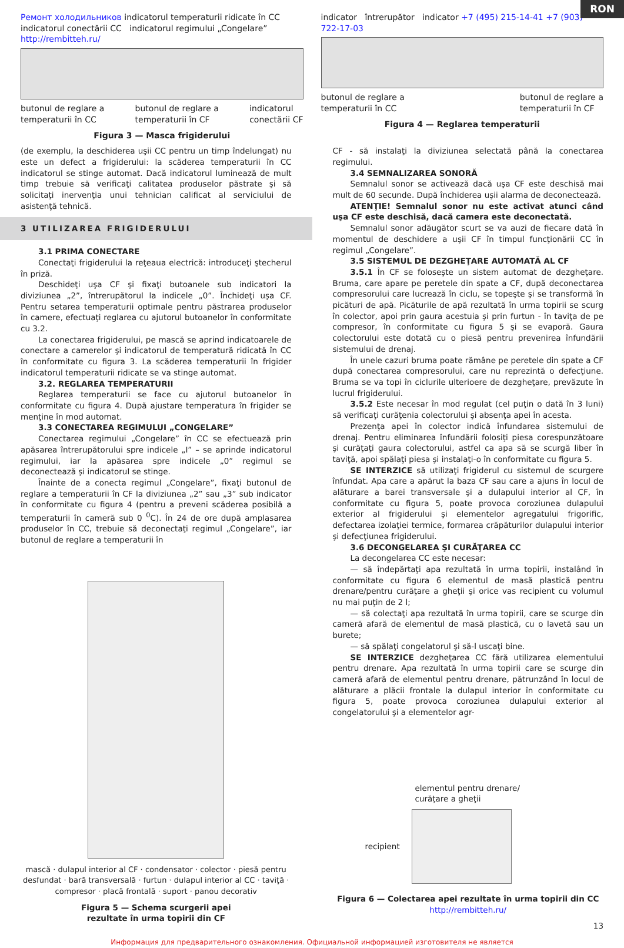RON
Ремонт холодильников indicatorul temperaturii ridicate în CC indicatorul conectării CC indicatorul regimului „Congelare” http://rembitteh.ru/
butonul de reglare a
temperaturii în CC butonul de reglare a
temperaturii în CF indicatorul
conectării CF
Figura 3 — Masca frigiderului
indicator întrerupător indicator +7 (495) 215-14-41 +7 (903) 722-17-03
butonul de reglare a
temperaturii în CC butonul de reglare a
temperaturii în CF
Figura 4 — Reglarea temperaturii
(de exemplu, la deschiderea uşii CC pentru un timp îndelungat) nu este un defect a frigiderului: la scăderea temperaturii în CC indicatorul se stinge automat. Dacă indicatorul luminează de mult timp trebuie să verificaţi calitatea produselor păstrate şi să solicitaţi inervenţia unui tehnician calificat al serviciului de asistenţă tehnică.
3 UTILIZAREA FRIGIDERULUI
3.1 PRIMA CONECTARE
Conectaţi frigiderului la reţeaua electrică: introduceţi ştecherul în priză.
Deschideţi uşa CF şi fixaţi butoanele sub indicatori la diviziunea „2”, întrerupătorul la indicele „0”. Închideţi uşa CF. Pentru setarea temperaturii optimale pentru păstrarea produselor în camere, efectuaţi reglarea cu ajutorul butoanelor în conformitate cu 3.2.
La conectarea frigiderului, pe mască se aprind indicatoarele de conectare a camerelor şi indicatorul de temperatură ridicată în CC în conformitate cu figura 3. La scăderea temperaturii în frigider indicatorul temperaturii ridicate se va stinge automat.
3.2. REGLAREA TEMPERATURII
Reglarea temperaturii se face cu ajutorul butoanelor în conformitate cu figura 4. După ajustare temperatura în frigider se menţine în mod automat.
3.3 CONECTAREA REGIMULUI „CONGELARE”
Conectarea regimului „Congelare” în CC se efectuează prin apăsarea întrerupătorului spre indicele „I” – se aprinde indicatorul regimului, iar la apăsarea spre indicele „0” regimul se deconectează şi indicatorul se stinge.
Înainte de a conecta regimul „Congelare”, fixaţi butonul de reglare a temperaturii în CF la diviziunea „2” sau „3” sub indicator în conformitate cu figura 4 (pentru a preveni scăderea posibilă a temperaturii în cameră sub 0 <sup>0</sup>C). În 24 de ore după amplasarea produselor în CC, trebuie să deconectaţi regimul „Congelare”, iar butonul de reglare a temperaturii în
mască · dulapul interior al CF · condensator · colector · piesă pentru desfundat · bară transversală · furtun · dulapul interior al CC · taviţă · compresor · placă frontală · suport · panou decorativ
Figura 5 — Schema scurgerii apei
rezultate în urma topirii din CF
CF - să instalaţi la diviziunea selectată până la conectarea regimului.
3.4 SEMNALIZAREA SONORĂ
Semnalul sonor se activează dacă uşa CF este deschisă mai mult de 60 secunde. După închiderea uşii alarma de deconectează.
ATENŢIE! Semnalul sonor nu este activat atunci când uşa CF este deschisă, dacă camera este deconectată.
Semnalul sonor adăugător scurt se va auzi de fiecare dată în momentul de deschidere a uşii CF în timpul funcţionării CC în regimul „Congelare”.
3.5 SISTEMUL DE DEZGHEŢARE AUTOMATĂ AL CF
3.5.1 În CF se foloseşte un sistem automat de dezgheţare. Bruma, care apare pe peretele din spate a CF, după deconectarea compresorului care lucrează în ciclu, se topeşte şi se transformă în picături de apă. Picăturile de apă rezultată în urma topirii se scurg în colector, apoi prin gaura acestuia şi prin furtun - în taviţa de pe compresor, în conformitate cu figura 5 şi se evaporă. Gaura colectorului este dotată cu o piesă pentru prevenirea înfundării sistemului de drenaj.
În unele cazuri bruma poate rămâne pe peretele din spate a CF după conectarea compresorului, care nu reprezintă o defecţiune. Bruma se va topi în ciclurile ulterioere de dezgheţare, prevăzute în lucrul frigiderului.
3.5.2 Este necesar în mod regulat (cel puţin o dată în 3 luni) să verificaţi curăţenia colectorului şi absenţa apei în acesta.
Prezenţa apei în colector indică înfundarea sistemului de drenaj. Pentru eliminarea înfundării folosiţi piesa corespunzătoare şi curăţaţi gaura colectorului, astfel ca apa să se scurgă liber în taviţă, apoi spălaţi piesa şi instalaţi-o în conformitate cu figura 5.
SE INTERZICE să utilizaţi frigiderul cu sistemul de scurgere înfundat. Apa care a apărut la baza CF sau care a ajuns în locul de alăturare a barei transversale şi a dulapului interior al CF, în conformitate cu figura 5, poate provoca coroziunea dulapului exterior al frigiderului şi elementelor agregatului frigorific, defectarea izolaţiei termice, formarea crăpăturilor dulapului interior şi defecţiunea frigiderului.
3.6 DECONGELAREA ŞI CURĂŢAREA CC
La decongelarea CC este necesar:
— să îndepărtaţi apa rezultată în urma topirii, instalând în conformitate cu figura 6 elementul de masă plastică pentru drenare/pentru curăţare a gheţii şi orice vas recipient cu volumul nu mai puţin de 2 l;
— să colectaţi apa rezultată în urma topirii, care se scurge din cameră afară de elementul de masă plastică, cu o lavetă sau un burete;
— să spălaţi congelatorul şi să-l uscaţi bine.
SE INTERZICE dezgheţarea CC fără utilizarea elementului pentru drenare. Apa rezultată în urma topirii care se scurge din cameră afară de elementul pentru drenare, pătrunzând în locul de alăturare a plăcii frontale la dulapul interior în conformitate cu figura 5, poate provoca coroziunea dulapului exterior al congelatorului şi a elementelor agr-
elementul pentru drenare/
curăţare a gheţii
recipient
Figura 6 — Colectarea apei rezultate în urma topirii din CC http://rembitteh.ru/
13
Информация для предварительного ознакомления. Официальной информацией изготовителя не является